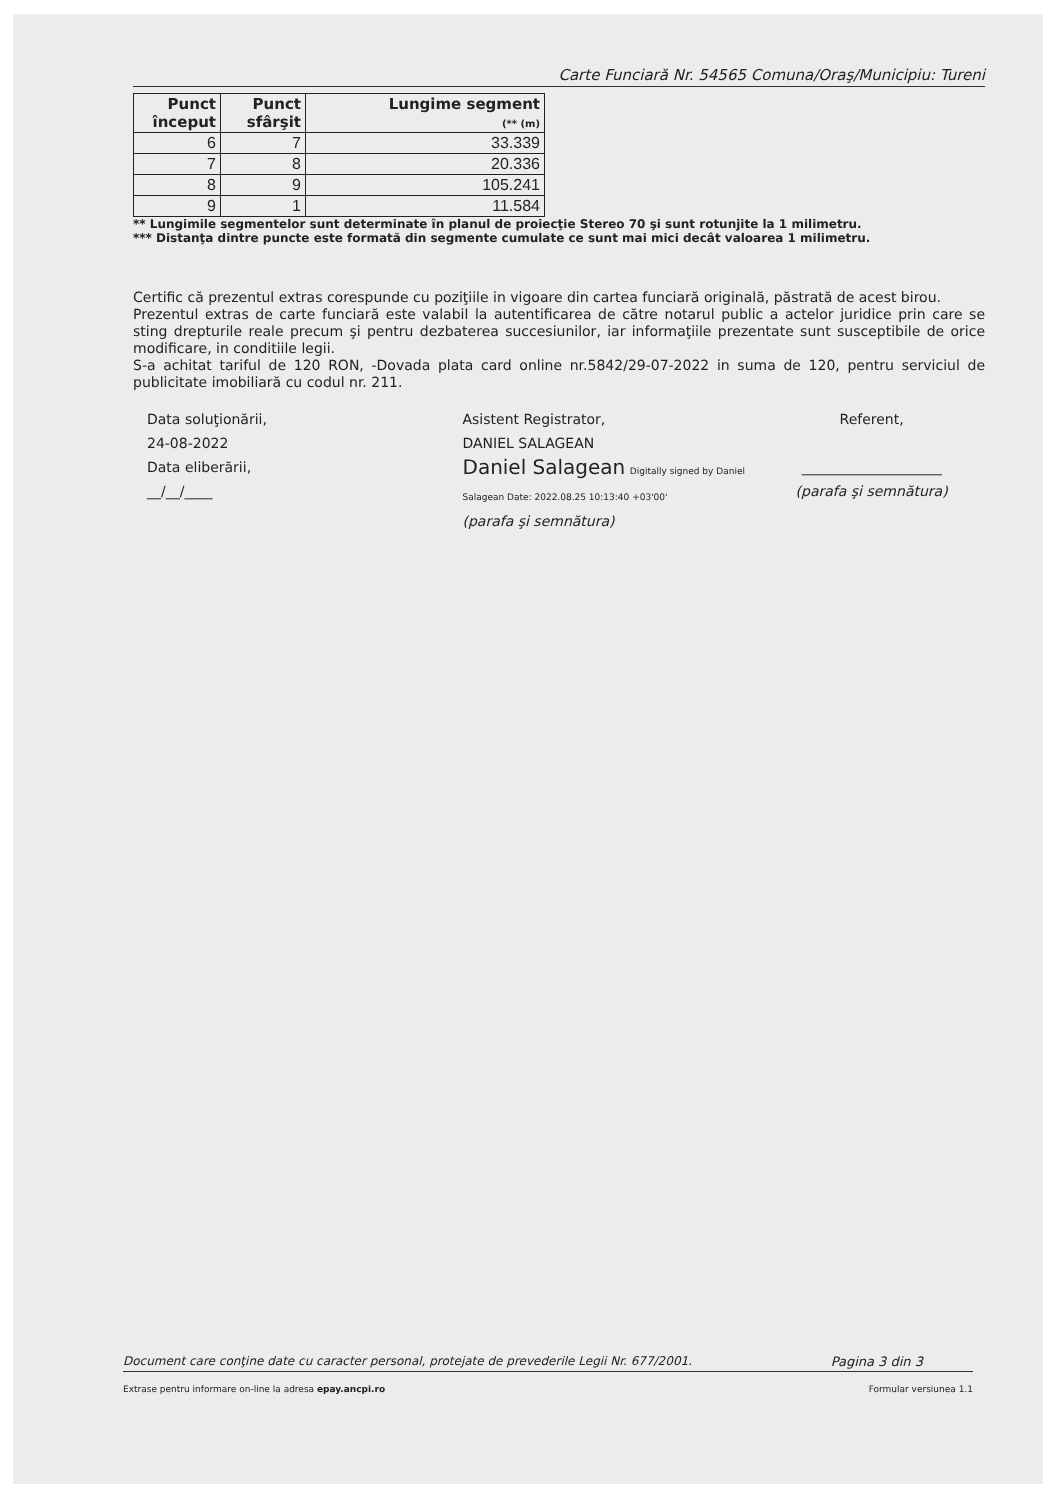Carte Funciară Nr. 54565 Comuna/Oraş/Municipiu: Tureni
| Punct început | Punct sfârşit | Lungime segment (** (m) |
| --- | --- | --- |
| 6 | 7 | 33.339 |
| 7 | 8 | 20.336 |
| 8 | 9 | 105.241 |
| 9 | 1 | 11.584 |
** Lungimile segmentelor sunt determinate în planul de proiecţie Stereo 70 şi sunt rotunjite la 1 milimetru.
*** Distanţa dintre puncte este formată din segmente cumulate ce sunt mai mici decât valoarea 1 milimetru.
Certific că prezentul extras corespunde cu poziţiile in vigoare din cartea funciară originală, păstrată de acest birou.
Prezentul extras de carte funciară este valabil la autentificarea de către notarul public a actelor juridice prin care se sting drepturile reale precum şi pentru dezbaterea succesiunilor, iar informaţiile prezentate sunt susceptibile de orice modificare, in conditiile legii.
S-a achitat tariful de 120 RON, -Dovada plata card online nr.5842/29-07-2022 in suma de 120, pentru serviciul de publicitate imobiliară cu codul nr. 211.
Data soluţionării,
24-08-2022
Data eliberării,
__/__/____
Asistent Registrator,
DANIEL SALAGEAN
Daniel Salagean Digitally signed by Daniel Salagean Date: 2022.08.25 10:13:40 +03'00'
(parafa şi semnătura)
Referent,
____________________
(parafa şi semnătura)
Document care conţine date cu caracter personal, protejate de prevederile Legii Nr. 677/2001. Pagina 3 din 3
Extrase pentru informare on-line la adresa epay.ancpi.ro Formular versiunea 1.1